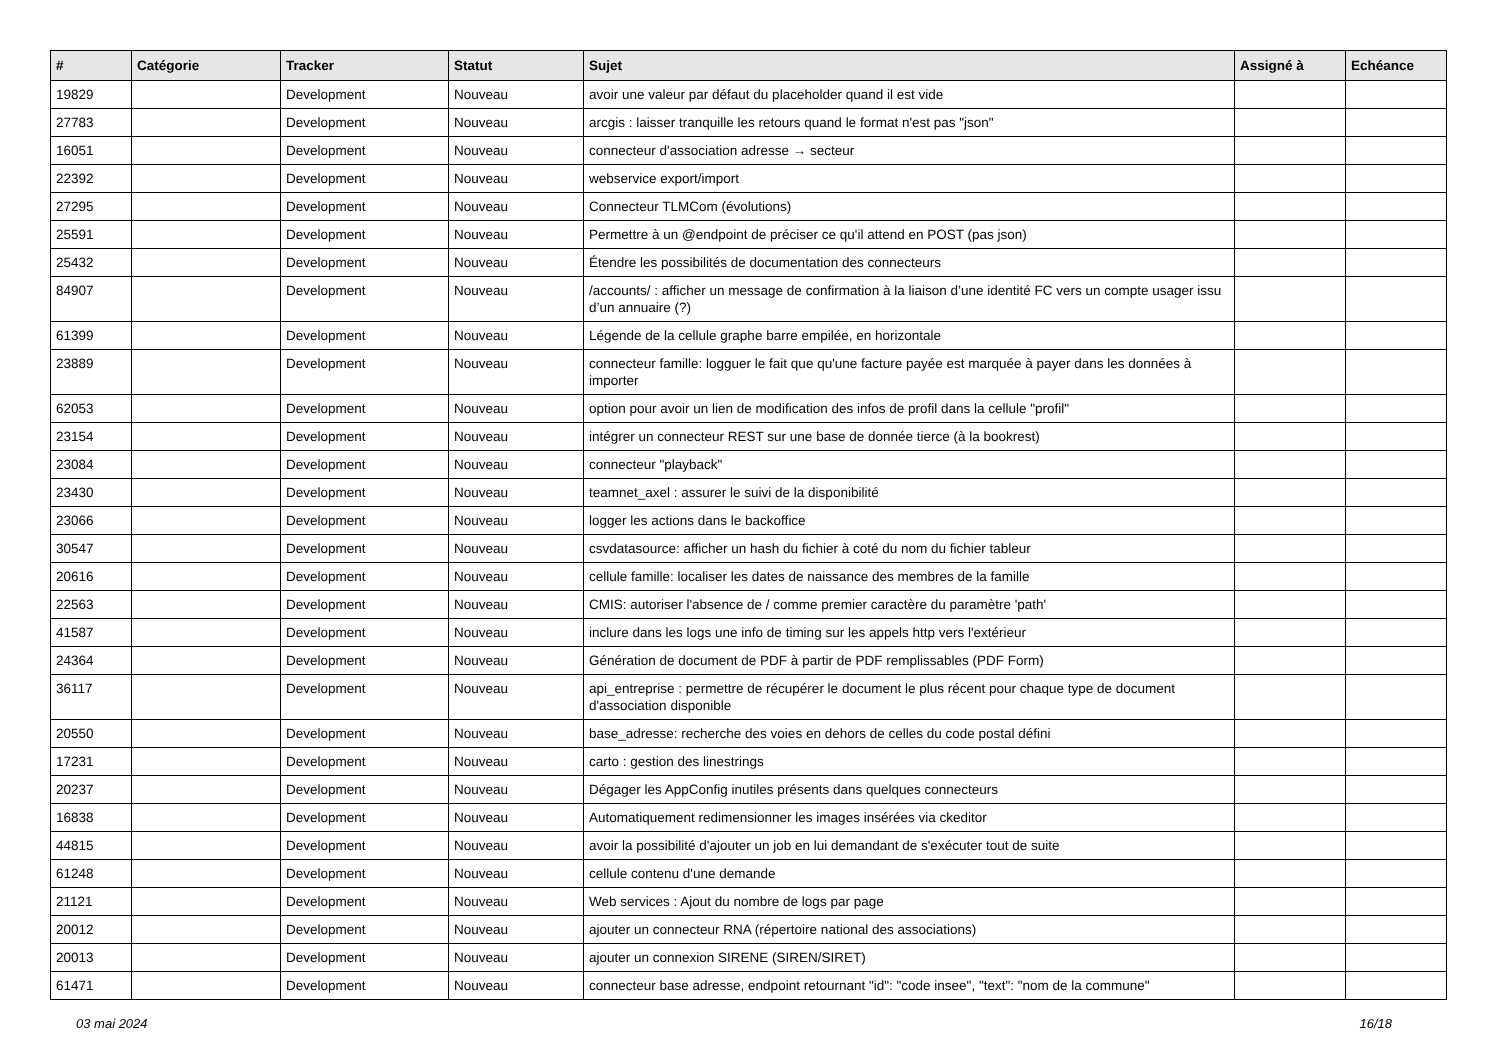| # | Catégorie | Tracker | Statut | Sujet | Assigné à | Echéance |
| --- | --- | --- | --- | --- | --- | --- |
| 19829 | | Development | Nouveau | avoir une valeur par défaut du placeholder quand il est vide | | |
| 27783 | | Development | Nouveau | arcgis : laisser tranquille les retours quand le format n'est pas "json" | | |
| 16051 | | Development | Nouveau | connecteur d'association adresse → secteur | | |
| 22392 | | Development | Nouveau | webservice export/import | | |
| 27295 | | Development | Nouveau | Connecteur TLMCom (évolutions) | | |
| 25591 | | Development | Nouveau | Permettre à un @endpoint de préciser ce qu'il attend en POST (pas json) | | |
| 25432 | | Development | Nouveau | Étendre les possibilités de documentation des connecteurs | | |
| 84907 | | Development | Nouveau | /accounts/ : afficher un message de confirmation à la liaison d’une identité FC vers un compte usager issu d’un annuaire (?) | | |
| 61399 | | Development | Nouveau | Légende de la cellule graphe barre empilée, en horizontale | | |
| 23889 | | Development | Nouveau | connecteur famille: logguer le fait que qu'une facture payée est marquée à payer dans les données à importer | | |
| 62053 | | Development | Nouveau | option pour avoir un lien de modification des infos de profil dans la cellule "profil" | | |
| 23154 | | Development | Nouveau | intégrer un connecteur REST sur une base de donnée tierce (à la bookrest) | | |
| 23084 | | Development | Nouveau | connecteur "playback" | | |
| 23430 | | Development | Nouveau | teamnet_axel : assurer le suivi de la disponibilité | | |
| 23066 | | Development | Nouveau | logger les actions dans le backoffice | | |
| 30547 | | Development | Nouveau | csvdatasource: afficher un hash du fichier à coté du nom du fichier tableur | | |
| 20616 | | Development | Nouveau | cellule famille: localiser les dates de naissance des membres de la famille | | |
| 22563 | | Development | Nouveau | CMIS: autoriser l'absence de / comme premier caractère du paramètre 'path' | | |
| 41587 | | Development | Nouveau | inclure dans les logs une info de timing sur les appels http vers l'extérieur | | |
| 24364 | | Development | Nouveau | Génération de document de PDF à partir de PDF remplissables (PDF Form) | | |
| 36117 | | Development | Nouveau | api_entreprise : permettre de récupérer le document le plus récent pour chaque type de document d'association disponible | | |
| 20550 | | Development | Nouveau | base_adresse: recherche des voies en dehors de celles du code postal défini | | |
| 17231 | | Development | Nouveau | carto : gestion des linestrings | | |
| 20237 | | Development | Nouveau | Dégager les AppConfig inutiles présents dans quelques connecteurs | | |
| 16838 | | Development | Nouveau | Automatiquement redimensionner les images insérées via ckeditor | | |
| 44815 | | Development | Nouveau | avoir la possibilité d'ajouter un job en lui demandant de s'exécuter tout de suite | | |
| 61248 | | Development | Nouveau | cellule contenu d'une demande | | |
| 21121 | | Development | Nouveau | Web services : Ajout du nombre de logs par page | | |
| 20012 | | Development | Nouveau | ajouter un connecteur RNA (répertoire national des associations) | | |
| 20013 | | Development | Nouveau | ajouter un connexion SIRENE (SIREN/SIRET) | | |
| 61471 | | Development | Nouveau | connecteur base adresse, endpoint retournant "id": "code insee", "text": "nom de la commune" | | |
03 mai 2024 16/18